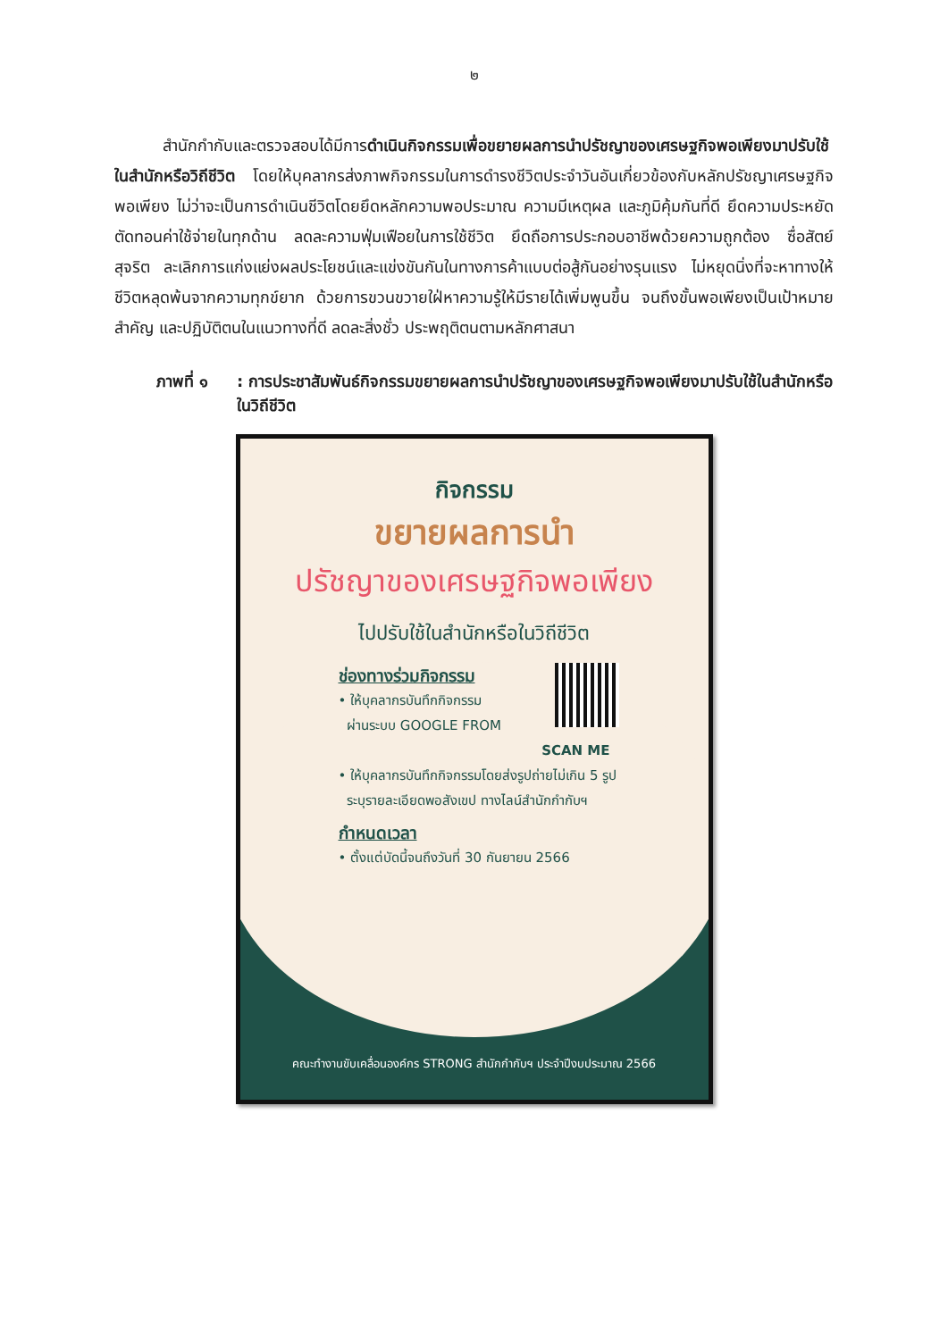๒
   สำนักกำกับและตรวจสอบได้มีการดำเนินกิจกรรมเพื่อขยายผลการนำปรัชญาของเศรษฐกิจพอเพียงมาปรับใช้ในสำนักหรือวิถีชีวิต โดยให้บุคลากรส่งภาพกิจกรรมในการดำรงชีวิตประจำวันอันเกี่ยวข้องกับหลักปรัชญาเศรษฐกิจพอเพียง ไม่ว่าจะเป็นการดำเนินชีวิตโดยยึดหลักความพอประมาณ ความมีเหตุผล และภูมิคุ้มกันที่ดี ยึดความประหยัด ตัดทอนค่าใช้จ่ายในทุกด้าน ลดละความฟุ่มเฟือยในการใช้ชีวิต ยึดถือการประกอบอาชีพด้วยความถูกต้อง ซื่อสัตย์สุจริต ละเลิกการแก่งแย่งผลประโยชน์และแข่งขันกันในทางการค้าแบบต่อสู้กันอย่างรุนแรง ไม่หยุดนิ่งที่จะหาทางให้ชีวิตหลุดพ้นจากความทุกข์ยาก ด้วยการขวนขวายใฝ่หาความรู้ให้มีรายได้เพิ่มพูนขึ้น จนถึงขั้นพอเพียงเป็นเป้าหมายสำคัญ และปฏิบัติตนในแนวทางที่ดี ลดละสิ่งชั่ว ประพฤติตนตามหลักศาสนา
ภาพที่ ๑: การประชาสัมพันธ์กิจกรรมขยายผลการนำปรัชญาของเศรษฐกิจพอเพียงมาปรับใช้ในสำนักหรือในวิถีชีวิต
กิจกรรม
ขยายผลการนำ
ปรัชญาของเศรษฐกิจพอเพียง
ไปปรับใช้ในสำนักหรือในวิถีชีวิต
ช่องทางร่วมกิจกรรม
• ให้บุคลากรบันทึกกิจกรรม
ผ่านระบบ GOOGLE FROM
SCAN ME
• ให้บุคลากรบันทึกกิจกรรมโดยส่งรูปถ่ายไม่เกิน 5 รูป
ระบุรายละเอียดพอสังเขป ทางไลน์สำนักกำกับฯ
กำหนดเวลา
• ตั้งแต่บัดนี้จนถึงวันที่ 30 กันยายน 2566
คณะทำงานขับเคลื่อนองค์กร STRONG สำนักกำกับฯ ประจำปีงบประมาณ 2566